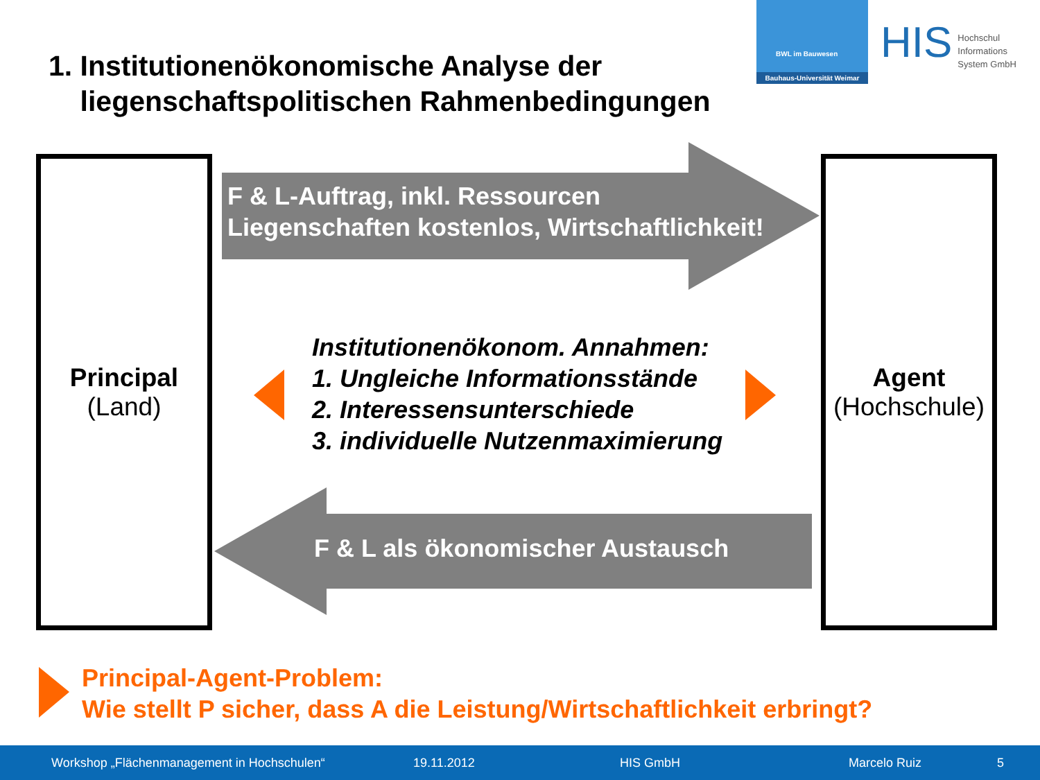1. Institutionenökonomische Analyse der
liegenschaftspolitischen Rahmenbedingungen
BWL im Bauwesen
Bauhaus-Universität Weimar
HIS Hochschul
Informations
System GmbH
Principal
(Land)
Agent
(Hochschule)
F & L-Auftrag, inkl. Ressourcen
Liegenschaften kostenlos, Wirtschaftlichkeit!
F & L als ökonomischer Austausch
Institutionenökonom. Annahmen:
1. Ungleiche Informationsstände
2. Interessensunterschiede
3. individuelle Nutzenmaximierung
Principal-Agent-Problem:
Wie stellt P sicher, dass A die Leistung/Wirtschaftlichkeit erbringt?
Workshop „Flächenmanagement in Hochschulen“ 19.11.2012 HIS GmbH Marcelo Ruiz 5